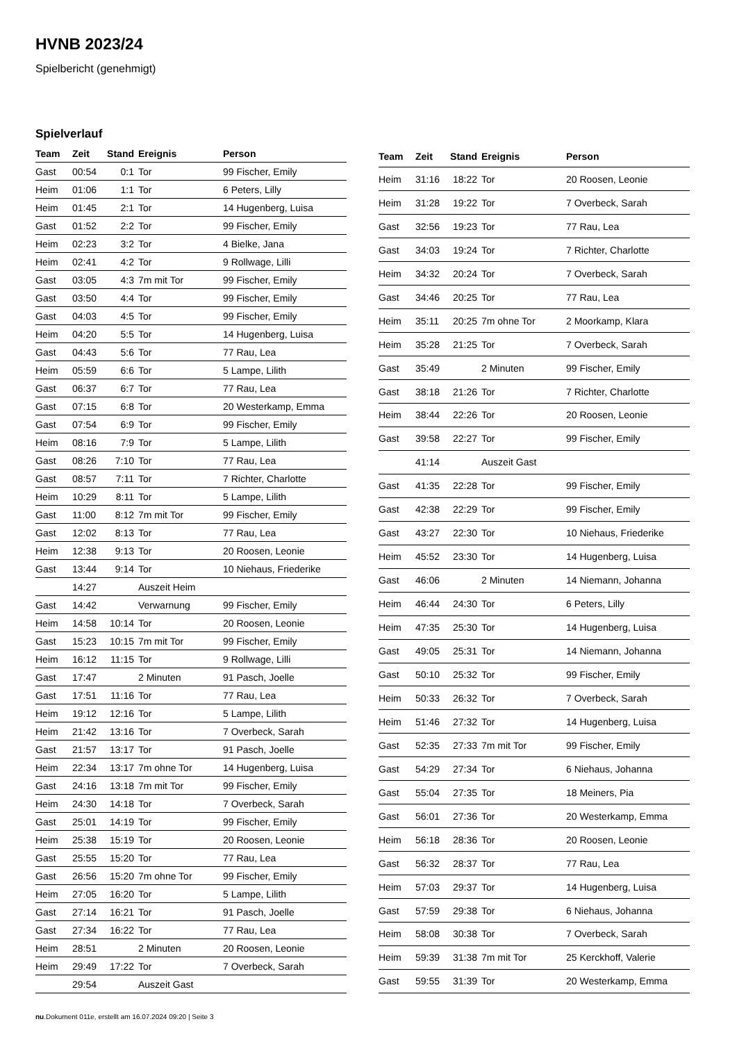HVNB 2023/24
Spielbericht (genehmigt)
Spielverlauf
| Team | Zeit | Stand | Ereignis | Person |
| --- | --- | --- | --- | --- |
| Gast | 00:54 | 0:1 | Tor | 99 Fischer, Emily |
| Heim | 01:06 | 1:1 | Tor | 6 Peters, Lilly |
| Heim | 01:45 | 2:1 | Tor | 14 Hugenberg, Luisa |
| Gast | 01:52 | 2:2 | Tor | 99 Fischer, Emily |
| Heim | 02:23 | 3:2 | Tor | 4 Bielke, Jana |
| Heim | 02:41 | 4:2 | Tor | 9 Rollwage, Lilli |
| Gast | 03:05 | 4:3 | 7m mit Tor | 99 Fischer, Emily |
| Gast | 03:50 | 4:4 | Tor | 99 Fischer, Emily |
| Gast | 04:03 | 4:5 | Tor | 99 Fischer, Emily |
| Heim | 04:20 | 5:5 | Tor | 14 Hugenberg, Luisa |
| Gast | 04:43 | 5:6 | Tor | 77 Rau, Lea |
| Heim | 05:59 | 6:6 | Tor | 5 Lampe, Lilith |
| Gast | 06:37 | 6:7 | Tor | 77 Rau, Lea |
| Gast | 07:15 | 6:8 | Tor | 20 Westerkamp, Emma |
| Gast | 07:54 | 6:9 | Tor | 99 Fischer, Emily |
| Heim | 08:16 | 7:9 | Tor | 5 Lampe, Lilith |
| Gast | 08:26 | 7:10 | Tor | 77 Rau, Lea |
| Gast | 08:57 | 7:11 | Tor | 7 Richter, Charlotte |
| Heim | 10:29 | 8:11 | Tor | 5 Lampe, Lilith |
| Gast | 11:00 | 8:12 | 7m mit Tor | 99 Fischer, Emily |
| Gast | 12:02 | 8:13 | Tor | 77 Rau, Lea |
| Heim | 12:38 | 9:13 | Tor | 20 Roosen, Leonie |
| Gast | 13:44 | 9:14 | Tor | 10 Niehaus, Friederike |
| | 14:27 | | Auszeit Heim | |
| Gast | 14:42 | | Verwarnung | 99 Fischer, Emily |
| Heim | 14:58 | 10:14 | Tor | 20 Roosen, Leonie |
| Gast | 15:23 | 10:15 | 7m mit Tor | 99 Fischer, Emily |
| Heim | 16:12 | 11:15 | Tor | 9 Rollwage, Lilli |
| Gast | 17:47 | | 2 Minuten | 91 Pasch, Joelle |
| Gast | 17:51 | 11:16 | Tor | 77 Rau, Lea |
| Heim | 19:12 | 12:16 | Tor | 5 Lampe, Lilith |
| Heim | 21:42 | 13:16 | Tor | 7 Overbeck, Sarah |
| Gast | 21:57 | 13:17 | Tor | 91 Pasch, Joelle |
| Heim | 22:34 | 13:17 | 7m ohne Tor | 14 Hugenberg, Luisa |
| Gast | 24:16 | 13:18 | 7m mit Tor | 99 Fischer, Emily |
| Heim | 24:30 | 14:18 | Tor | 7 Overbeck, Sarah |
| Gast | 25:01 | 14:19 | Tor | 99 Fischer, Emily |
| Heim | 25:38 | 15:19 | Tor | 20 Roosen, Leonie |
| Gast | 25:55 | 15:20 | Tor | 77 Rau, Lea |
| Gast | 26:56 | 15:20 | 7m ohne Tor | 99 Fischer, Emily |
| Heim | 27:05 | 16:20 | Tor | 5 Lampe, Lilith |
| Gast | 27:14 | 16:21 | Tor | 91 Pasch, Joelle |
| Gast | 27:34 | 16:22 | Tor | 77 Rau, Lea |
| Heim | 28:51 | | 2 Minuten | 20 Roosen, Leonie |
| Heim | 29:49 | 17:22 | Tor | 7 Overbeck, Sarah |
| | 29:54 | | Auszeit Gast | |
| Team | Zeit | Stand | Ereignis | Person |
| --- | --- | --- | --- | --- |
| Heim | 31:16 | 18:22 | Tor | 20 Roosen, Leonie |
| Heim | 31:28 | 19:22 | Tor | 7 Overbeck, Sarah |
| Gast | 32:56 | 19:23 | Tor | 77 Rau, Lea |
| Gast | 34:03 | 19:24 | Tor | 7 Richter, Charlotte |
| Heim | 34:32 | 20:24 | Tor | 7 Overbeck, Sarah |
| Gast | 34:46 | 20:25 | Tor | 77 Rau, Lea |
| Heim | 35:11 | 20:25 | 7m ohne Tor | 2 Moorkamp, Klara |
| Heim | 35:28 | 21:25 | Tor | 7 Overbeck, Sarah |
| Gast | 35:49 | | 2 Minuten | 99 Fischer, Emily |
| Gast | 38:18 | 21:26 | Tor | 7 Richter, Charlotte |
| Heim | 38:44 | 22:26 | Tor | 20 Roosen, Leonie |
| Gast | 39:58 | 22:27 | Tor | 99 Fischer, Emily |
| | 41:14 | | Auszeit Gast | |
| Gast | 41:35 | 22:28 | Tor | 99 Fischer, Emily |
| Gast | 42:38 | 22:29 | Tor | 99 Fischer, Emily |
| Gast | 43:27 | 22:30 | Tor | 10 Niehaus, Friederike |
| Heim | 45:52 | 23:30 | Tor | 14 Hugenberg, Luisa |
| Gast | 46:06 | | 2 Minuten | 14 Niemann, Johanna |
| Heim | 46:44 | 24:30 | Tor | 6 Peters, Lilly |
| Heim | 47:35 | 25:30 | Tor | 14 Hugenberg, Luisa |
| Gast | 49:05 | 25:31 | Tor | 14 Niemann, Johanna |
| Gast | 50:10 | 25:32 | Tor | 99 Fischer, Emily |
| Heim | 50:33 | 26:32 | Tor | 7 Overbeck, Sarah |
| Heim | 51:46 | 27:32 | Tor | 14 Hugenberg, Luisa |
| Gast | 52:35 | 27:33 | 7m mit Tor | 99 Fischer, Emily |
| Gast | 54:29 | 27:34 | Tor | 6 Niehaus, Johanna |
| Gast | 55:04 | 27:35 | Tor | 18 Meiners, Pia |
| Gast | 56:01 | 27:36 | Tor | 20 Westerkamp, Emma |
| Heim | 56:18 | 28:36 | Tor | 20 Roosen, Leonie |
| Gast | 56:32 | 28:37 | Tor | 77 Rau, Lea |
| Heim | 57:03 | 29:37 | Tor | 14 Hugenberg, Luisa |
| Gast | 57:59 | 29:38 | Tor | 6 Niehaus, Johanna |
| Heim | 58:08 | 30:38 | Tor | 7 Overbeck, Sarah |
| Heim | 59:39 | 31:38 | 7m mit Tor | 25 Kerckhoff, Valerie |
| Gast | 59:55 | 31:39 | Tor | 20 Westerkamp, Emma |
nu.Dokument 011e, erstellt am 16.07.2024 09:20 | Seite 3